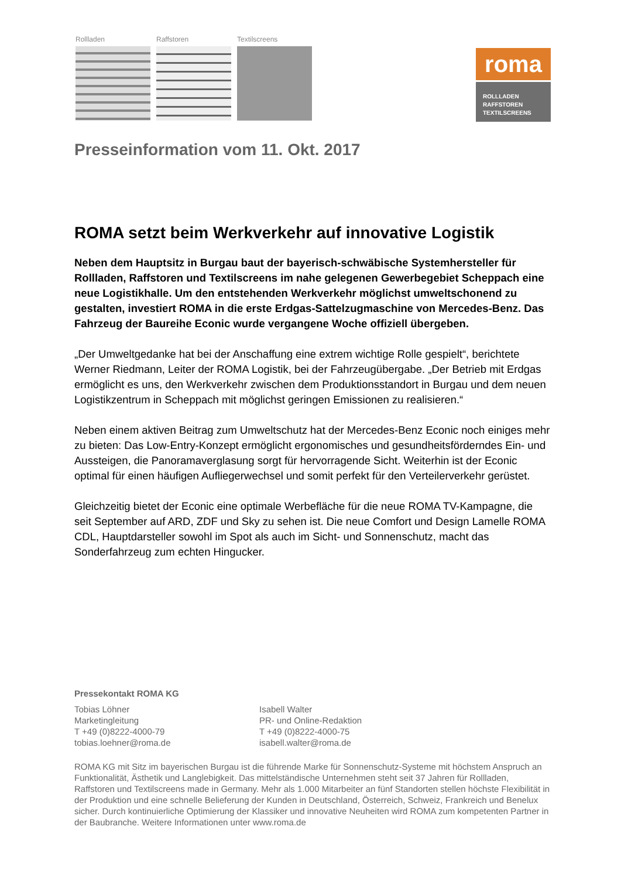Rollladen Raffstoren Textilscreens
roma
ROLLLADEN
RAFFSTOREN
TEXTILSCREENS
Presseinformation vom 11. Okt. 2017
ROMA setzt beim Werkverkehr auf innovative Logistik
Neben dem Hauptsitz in Burgau baut der bayerisch-schwäbische Systemhersteller für Rollladen, Raffstoren und Textilscreens im nahe gelegenen Gewerbegebiet Scheppach eine neue Logistikhalle. Um den entstehenden Werkverkehr möglichst umweltschonend zu gestalten, investiert ROMA in die erste Erdgas-Sattelzugmaschine von Mercedes-Benz. Das Fahrzeug der Baureihe Econic wurde vergangene Woche offiziell übergeben.
„Der Umweltgedanke hat bei der Anschaffung eine extrem wichtige Rolle gespielt“, berichtete Werner Riedmann, Leiter der ROMA Logistik, bei der Fahrzeugübergabe. „Der Betrieb mit Erdgas ermöglicht es uns, den Werkverkehr zwischen dem Produktionsstandort in Burgau und dem neuen Logistikzentrum in Scheppach mit möglichst geringen Emissionen zu realisieren.“
Neben einem aktiven Beitrag zum Umweltschutz hat der Mercedes-Benz Econic noch einiges mehr zu bieten: Das Low-Entry-Konzept ermöglicht ergonomisches und gesundheitsförderndes Ein- und Aussteigen, die Panoramaverglasung sorgt für hervorragende Sicht. Weiterhin ist der Econic optimal für einen häufigen Aufliegerwechsel und somit perfekt für den Verteilerverkehr gerüstet.
Gleichzeitig bietet der Econic eine optimale Werbefläche für die neue ROMA TV-Kampagne, die seit September auf ARD, ZDF und Sky zu sehen ist. Die neue Comfort und Design Lamelle ROMA CDL, Hauptdarsteller sowohl im Spot als auch im Sicht- und Sonnenschutz, macht das Sonderfahrzeug zum echten Hingucker.
Pressekontakt ROMA KG
Tobias Löhner
Marketingleitung
T +49 (0)8222-4000-79
tobias.loehner@roma.de
Isabell Walter
PR- und Online-Redaktion
T +49 (0)8222-4000-75
isabell.walter@roma.de
ROMA KG mit Sitz im bayerischen Burgau ist die führende Marke für Sonnenschutz-Systeme mit höchstem Anspruch an Funktionalität, Ästhetik und Langlebigkeit. Das mittelständische Unternehmen steht seit 37 Jahren für Rollladen, Raffstoren und Textilscreens made in Germany. Mehr als 1.000 Mitarbeiter an fünf Standorten stellen höchste Flexibilität in der Produktion und eine schnelle Belieferung der Kunden in Deutschland, Österreich, Schweiz, Frankreich und Benelux sicher. Durch kontinuierliche Optimierung der Klassiker und innovative Neuheiten wird ROMA zum kompetenten Partner in der Baubranche. Weitere Informationen unter www.roma.de